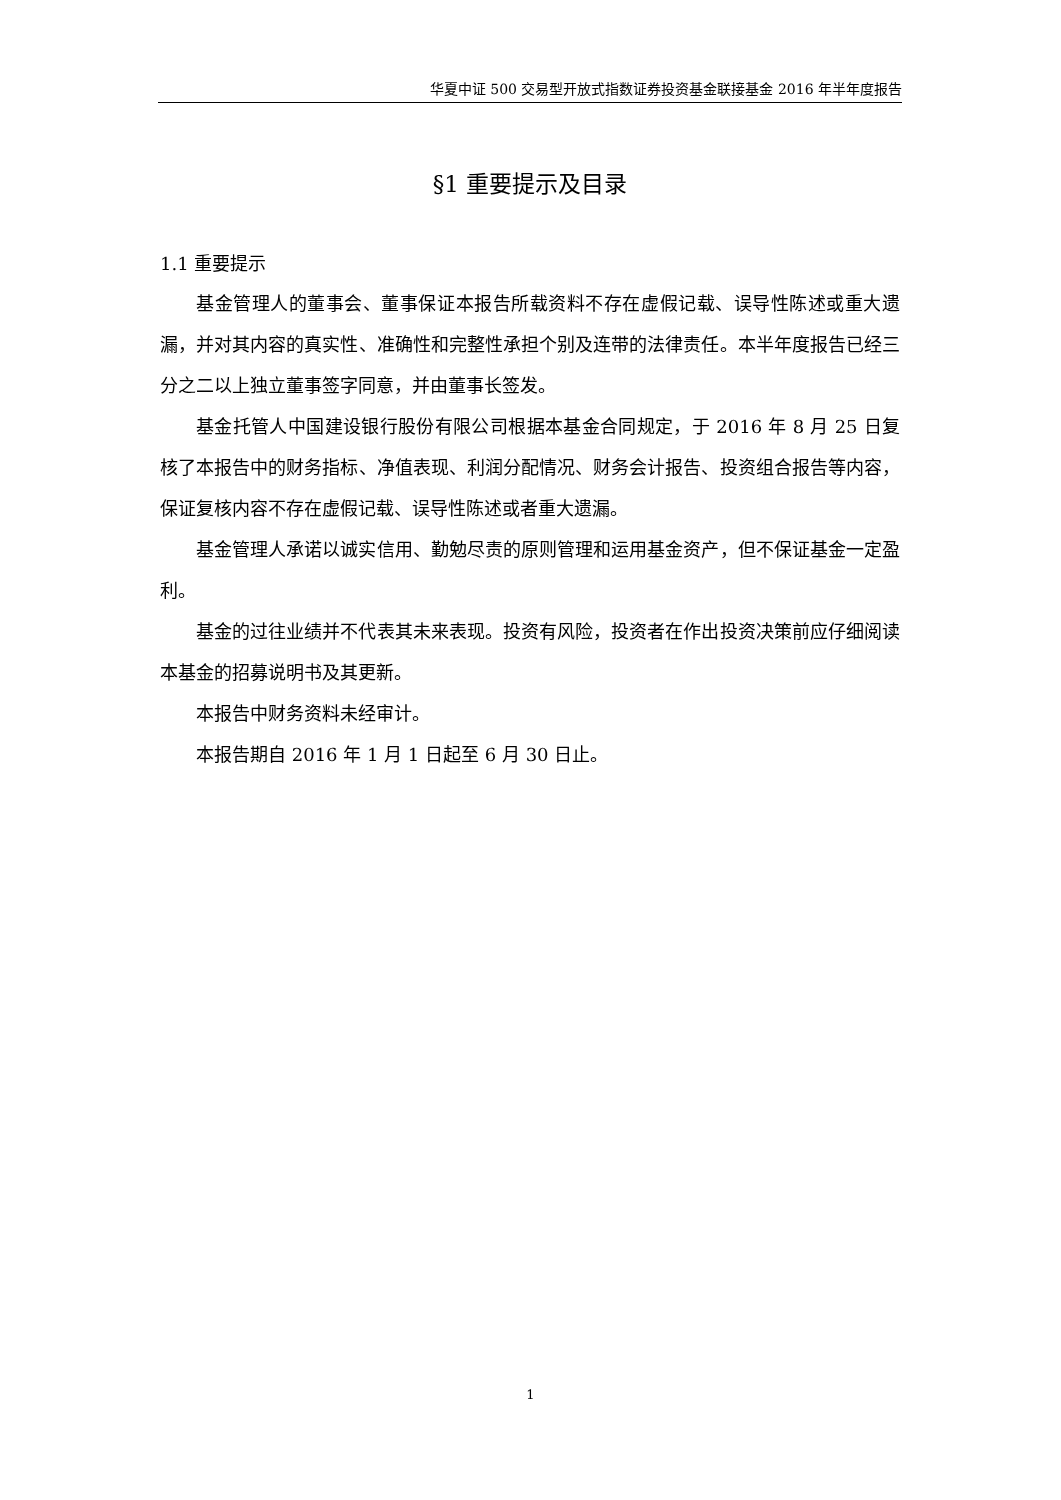华夏中证 500 交易型开放式指数证券投资基金联接基金 2016 年半年度报告
§1 重要提示及目录
1.1 重要提示
基金管理人的董事会、董事保证本报告所载资料不存在虚假记载、误导性陈述或重大遗漏，并对其内容的真实性、准确性和完整性承担个别及连带的法律责任。本半年度报告已经三分之二以上独立董事签字同意，并由董事长签发。
基金托管人中国建设银行股份有限公司根据本基金合同规定，于 2016 年 8 月 25 日复核了本报告中的财务指标、净值表现、利润分配情况、财务会计报告、投资组合报告等内容，保证复核内容不存在虚假记载、误导性陈述或者重大遗漏。
基金管理人承诺以诚实信用、勤勉尽责的原则管理和运用基金资产，但不保证基金一定盈利。
基金的过往业绩并不代表其未来表现。投资有风险，投资者在作出投资决策前应仔细阅读本基金的招募说明书及其更新。
本报告中财务资料未经审计。
本报告期自 2016 年 1 月 1 日起至 6 月 30 日止。
1